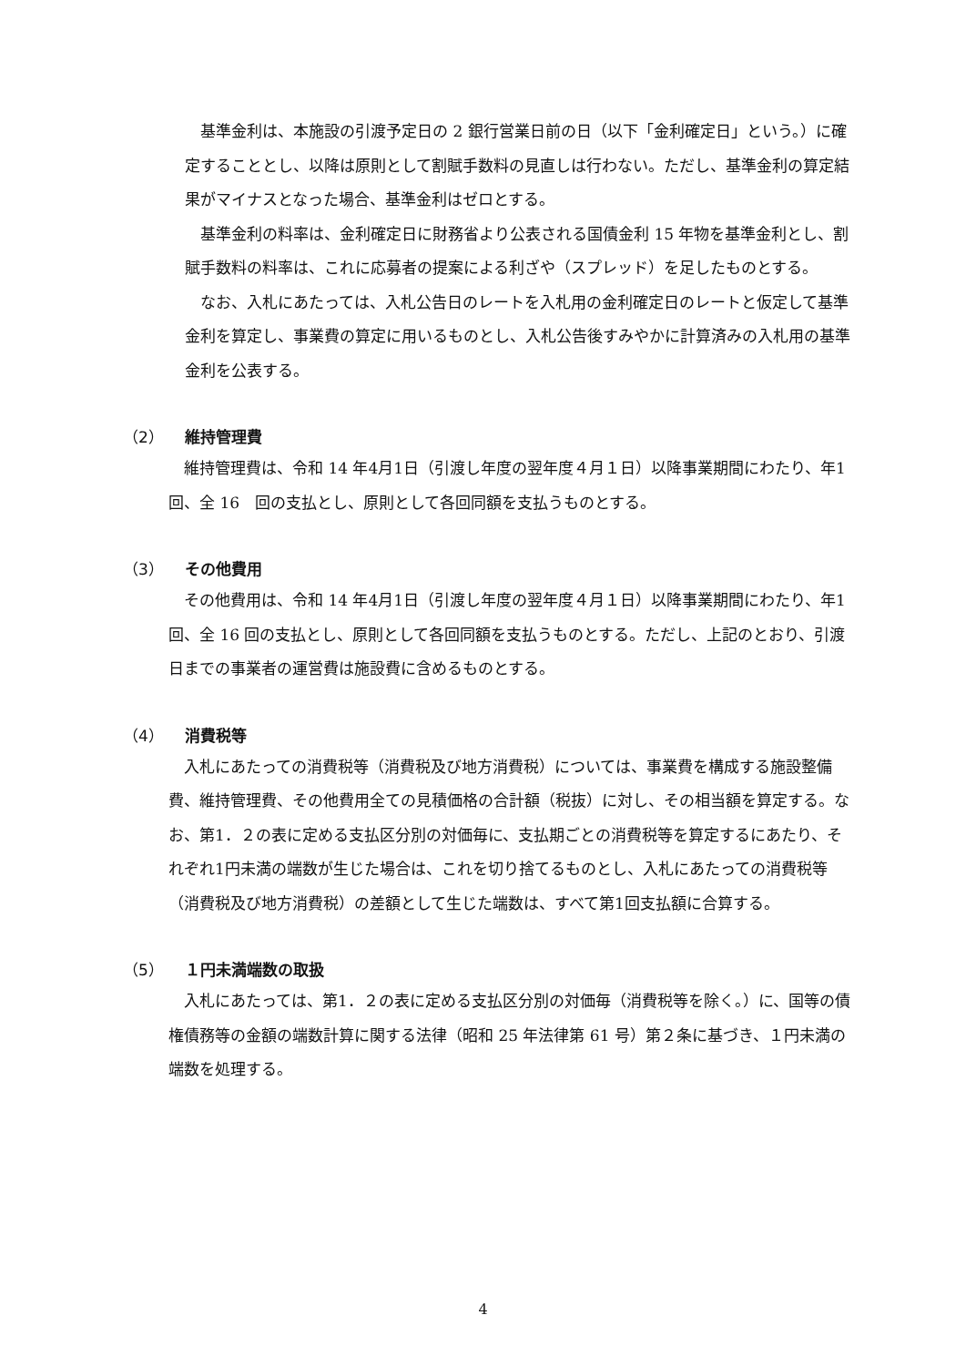基準金利は、本施設の引渡予定日の 2 銀行営業日前の日（以下「金利確定日」という。）に確定することとし、以降は原則として割賦手数料の見直しは行わない。ただし、基準金利の算定結果がマイナスとなった場合、基準金利はゼロとする。
基準金利の料率は、金利確定日に財務省より公表される国債金利 15 年物を基準金利とし、割賦手数料の料率は、これに応募者の提案による利ざや（スプレッド）を足したものとする。
なお、入札にあたっては、入札公告日のレートを入札用の金利確定日のレートと仮定して基準金利を算定し、事業費の算定に用いるものとし、入札公告後すみやかに計算済みの入札用の基準金利を公表する。
（2） 維持管理費
維持管理費は、令和 14 年4月1日（引渡し年度の翌年度４月１日）以降事業期間にわたり、年1回、全 16　回の支払とし、原則として各回同額を支払うものとする。
（3） その他費用
その他費用は、令和 14 年4月1日（引渡し年度の翌年度４月１日）以降事業期間にわたり、年1回、全 16 回の支払とし、原則として各回同額を支払うものとする。ただし、上記のとおり、引渡日までの事業者の運営費は施設費に含めるものとする。
（4） 消費税等
入札にあたっての消費税等（消費税及び地方消費税）については、事業費を構成する施設整備費、維持管理費、その他費用全ての見積価格の合計額（税抜）に対し、その相当額を算定する。なお、第1．２の表に定める支払区分別の対価毎に、支払期ごとの消費税等を算定するにあたり、それぞれ1円未満の端数が生じた場合は、これを切り捨てるものとし、入札にあたっての消費税等（消費税及び地方消費税）の差額として生じた端数は、すべて第1回支払額に合算する。
（5） １円未満端数の取扱
入札にあたっては、第1．２の表に定める支払区分別の対価毎（消費税等を除く。）に、国等の債権債務等の金額の端数計算に関する法律（昭和 25 年法律第 61 号）第２条に基づき、１円未満の端数を処理する。
4